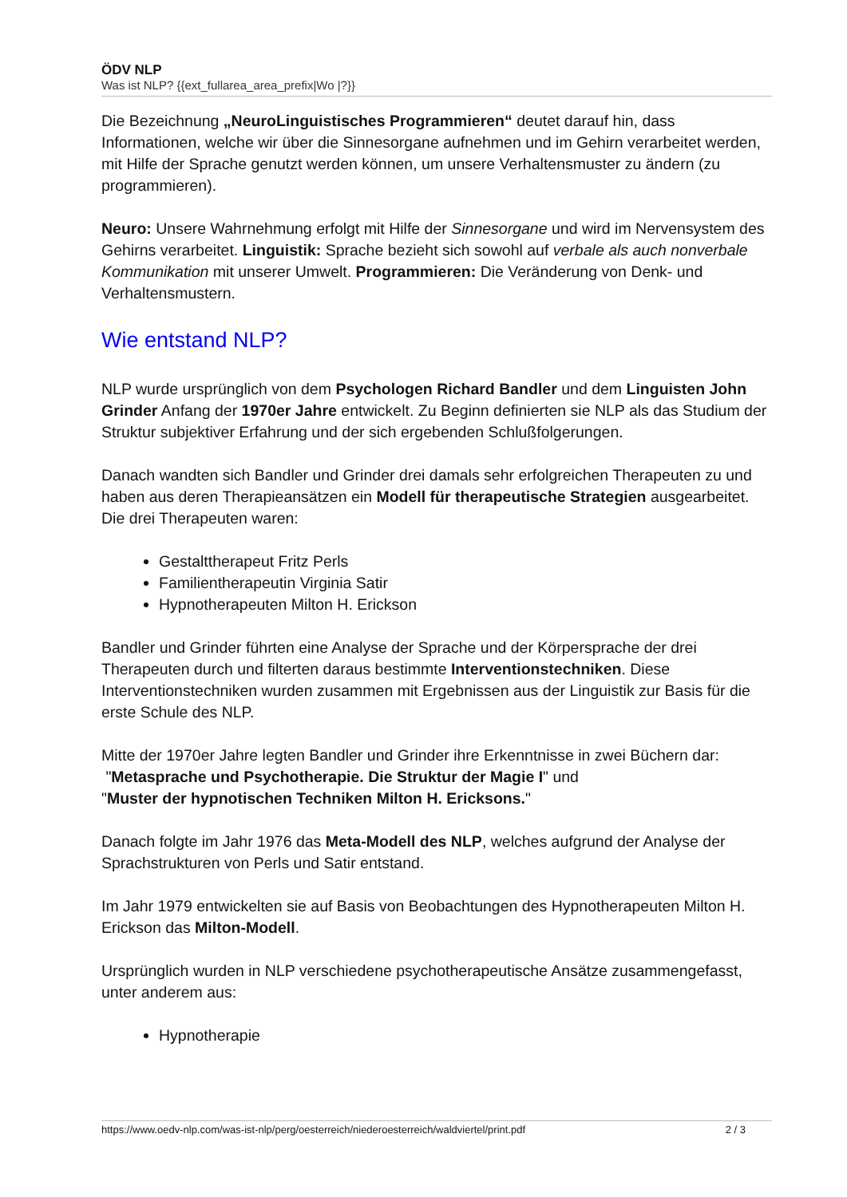ÖDV NLP
Was ist NLP? {{ext_fullarea_area_prefix|Wo |?}}
Die Bezeichnung „NeuroLinguistisches Programmieren“ deutet darauf hin, dass Informationen, welche wir über die Sinnesorgane aufnehmen und im Gehirn verarbeitet werden, mit Hilfe der Sprache genutzt werden können, um unsere Verhaltensmuster zu ändern (zu programmieren).
Neuro: Unsere Wahrnehmung erfolgt mit Hilfe der Sinnesorgane und wird im Nervensystem des Gehirns verarbeitet. Linguistik: Sprache bezieht sich sowohl auf verbale als auch nonverbale Kommunikation mit unserer Umwelt. Programmieren: Die Veränderung von Denk- und Verhaltensmustern.
Wie entstand NLP?
NLP wurde ursprünglich von dem Psychologen Richard Bandler und dem Linguisten John Grinder Anfang der 1970er Jahre entwickelt. Zu Beginn definierten sie NLP als das Studium der Struktur subjektiver Erfahrung und der sich ergebenden Schlußfolgerungen.
Danach wandten sich Bandler und Grinder drei damals sehr erfolgreichen Therapeuten zu und haben aus deren Therapieansätzen ein Modell für therapeutische Strategien ausgearbeitet. Die drei Therapeuten waren:
Gestalttherapeut Fritz Perls
Familientherapeutin Virginia Satir
Hypnotherapeuten Milton H. Erickson
Bandler und Grinder führten eine Analyse der Sprache und der Körpersprache der drei Therapeuten durch und filterten daraus bestimmte Interventionstechniken. Diese Interventionstechniken wurden zusammen mit Ergebnissen aus der Linguistik zur Basis für die erste Schule des NLP.
Mitte der 1970er Jahre legten Bandler und Grinder ihre Erkenntnisse in zwei Büchern dar:
"Metasprache und Psychotherapie. Die Struktur der Magie I" und
"Muster der hypnotischen Techniken Milton H. Ericksons."
Danach folgte im Jahr 1976 das Meta-Modell des NLP, welches aufgrund der Analyse der Sprachstrukturen von Perls und Satir entstand.
Im Jahr 1979 entwickelten sie auf Basis von Beobachtungen des Hypnotherapeuten Milton H. Erickson das Milton-Modell.
Ursprünglich wurden in NLP verschiedene psychotherapeutische Ansätze zusammengefasst, unter anderem aus:
Hypnotherapie
https://www.oedv-nlp.com/was-ist-nlp/perg/oesterreich/niederoesterreich/waldviertel/print.pdf 2 / 3